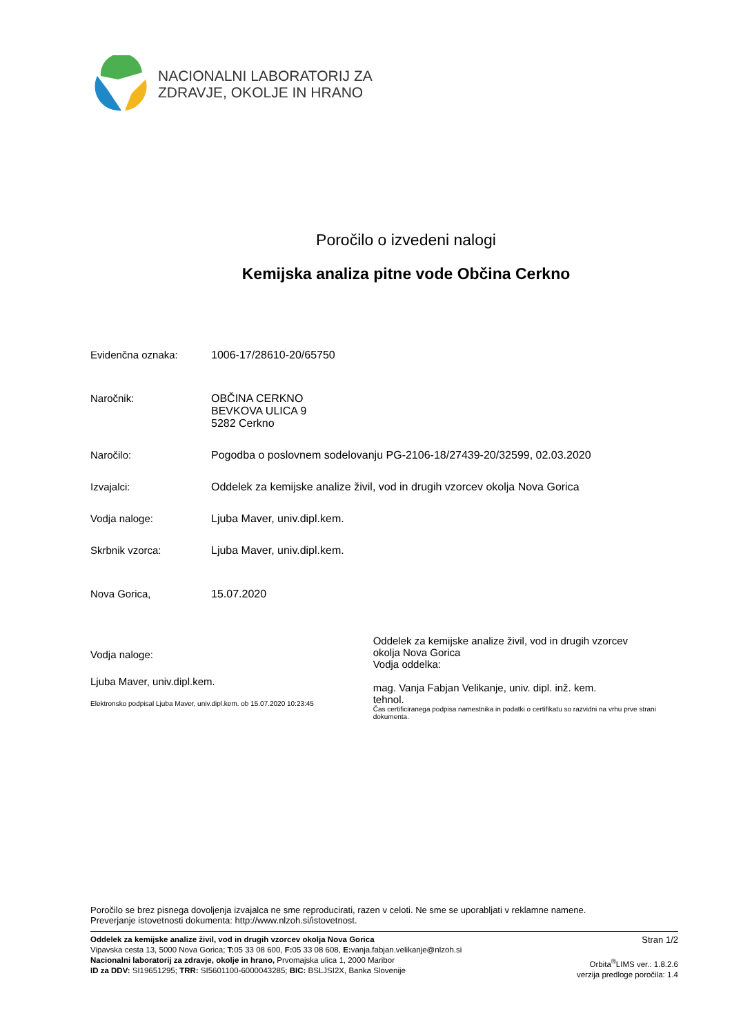NACIONALNI LABORATORIJ ZA
ZDRAVJE, OKOLJE IN HRANO
Poročilo o izvedeni nalogi
Kemijska analiza pitne vode Občina Cerkno
Evidenčna oznaka: 1006-17/28610-20/65750
Naročnik: OBČINA CERKNO
BEVKOVA ULICA 9
5282 Cerkno
Naročilo: Pogodba o poslovnem sodelovanju PG-2106-18/27439-20/32599, 02.03.2020
Izvajalci: Oddelek za kemijske analize živil, vod in drugih vzorcev okolja Nova Gorica
Vodja naloge: Ljuba Maver, univ.dipl.kem.
Skrbnik vzorca: Ljuba Maver, univ.dipl.kem.
Nova Gorica, 15.07.2020
Vodja naloge:
Ljuba Maver, univ.dipl.kem.
Elektronsko podpisal Ljuba Maver, univ.dipl.kem. ob 15.07.2020 10:23:45
Oddelek za kemijske analize živil, vod in drugih vzorcev
okolja Nova Gorica
Vodja oddelka:
mag. Vanja Fabjan Velikanje, univ. dipl. inž. kem.
tehnol.
Čas certificiranega podpisa namestnika in podatki o certifikatu so razvidni na vrhu prve strani dokumenta.
Poročilo se brez pisnega dovoljenja izvajalca ne sme reproducirati, razen v celoti. Ne sme se uporabljati v reklamne namene.
Preverjanje istovetnosti dokumenta: http://www.nlzoh.si/istovetnost.
Oddelek za kemijske analize živil, vod in drugih vzorcev okolja Nova Gorica
Vipavska cesta 13, 5000 Nova Gorica; T: 05 33 08 600, F: 05 33 08 608, E: vanja.fabjan.velikanje@nlzoh.si
Nacionalni laboratorij za zdravje, okolje in hrano, Prvomajska ulica 1, 2000 Maribor
ID za DDV: SI19651295; TRR: SI5601100-6000043285; BIC: BSLJSI2X, Banka Slovenije
Stran 1/2
Orbita<sup>®</sup>LIMS ver.: 1.8.2.6
verzija predloge poročila: 1.4